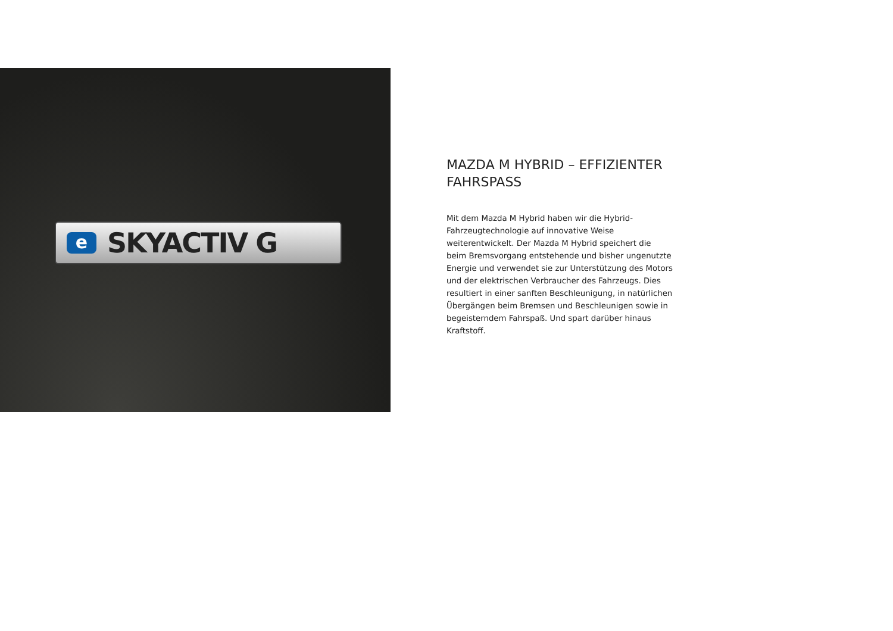e
SKYACTIV G
MAZDA M HYBRID – EFFIZIENTER FAHRSPASS
Mit dem Mazda M Hybrid haben wir die Hybrid-Fahrzeugtechnologie auf innovative Weise weiterentwickelt. Der Mazda M Hybrid speichert die beim Bremsvorgang entstehende und bisher ungenutzte Energie und verwendet sie zur Unterstützung des Motors und der elektrischen Verbraucher des Fahrzeugs. Dies resultiert in einer sanften Beschleunigung, in natürlichen Übergängen beim Bremsen und Beschleunigen sowie in begeisterndem Fahrspaß. Und spart darüber hinaus Kraftstoff.